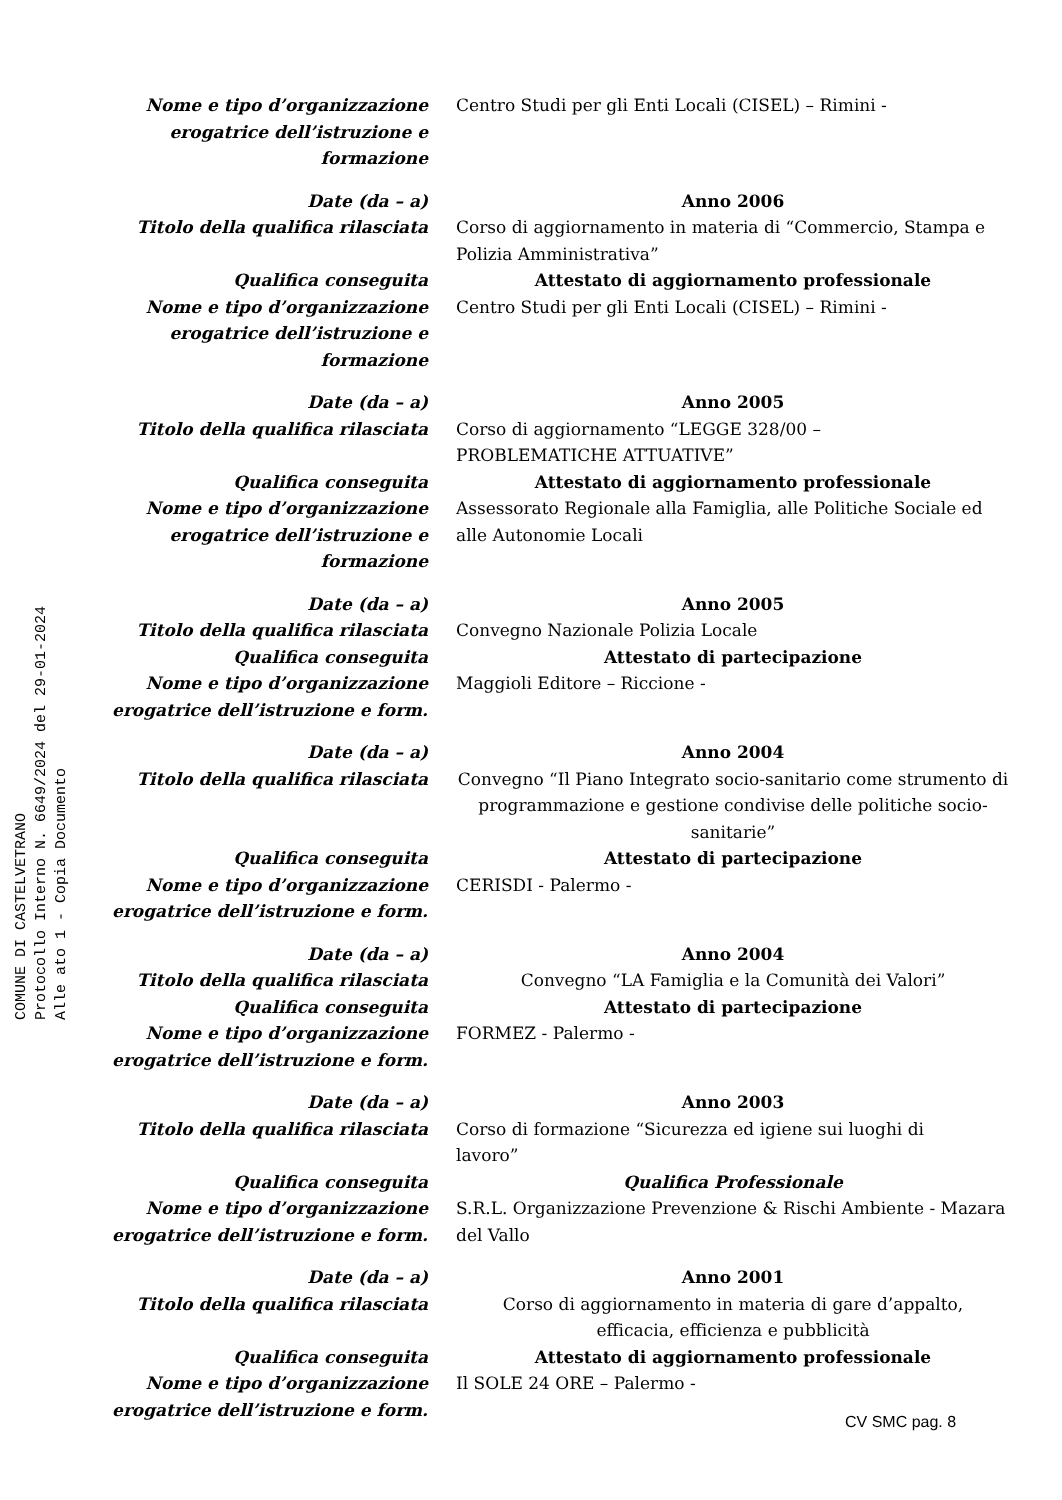COMUNE DI CASTELVETRANO
Protocollo Interno N. 6649/2024 del 29-01-2024
Alle ato 1 - Copia Documento
Nome e tipo d’organizzazione
erogatrice dell’istruzione e formazione
Centro Studi per gli Enti Locali (CISEL) – Rimini -
Date (da – a) Anno 2006
Titolo della qualifica rilasciata Corso di aggiornamento in materia di “Commercio, Stampa e Polizia Amministrativa”
Qualifica conseguita Attestato di aggiornamento professionale
Nome e tipo d’organizzazione
erogatrice dell’istruzione e formazione
Centro Studi per gli Enti Locali (CISEL) – Rimini -
Date (da – a) Anno 2005
Titolo della qualifica rilasciata Corso di aggiornamento “LEGGE 328/00 –
PROBLEMATICHE ATTUATIVE”
Qualifica conseguita Attestato di aggiornamento professionale
Nome e tipo d’organizzazione
erogatrice dell’istruzione e formazione
Assessorato Regionale alla Famiglia, alle Politiche Sociale ed alle Autonomie Locali
Date (da – a) Anno 2005
Titolo della qualifica rilasciata Convegno Nazionale Polizia Locale
Qualifica conseguita Attestato di partecipazione
Nome e tipo d’organizzazione
erogatrice dell’istruzione e form.
Maggioli Editore – Riccione -
Date (da – a) Anno 2004
Titolo della qualifica rilasciata Convegno “Il Piano Integrato socio-sanitario come strumento di programmazione e gestione condivise delle politiche socio-sanitarie”
Qualifica conseguita Attestato di partecipazione
Nome e tipo d’organizzazione
erogatrice dell’istruzione e form.
CERISDI - Palermo -
Date (da – a) Anno 2004
Titolo della qualifica rilasciata Convegno “LA Famiglia e la Comunità dei Valori”
Qualifica conseguita Attestato di partecipazione
Nome e tipo d’organizzazione
erogatrice dell’istruzione e form.
FORMEZ - Palermo -
Date (da – a) Anno 2003
Titolo della qualifica rilasciata Corso di formazione “Sicurezza ed igiene sui luoghi di
lavoro”
Qualifica conseguita Qualifica Professionale
Nome e tipo d’organizzazione
erogatrice dell’istruzione e form.
S.R.L. Organizzazione Prevenzione & Rischi Ambiente - Mazara del Vallo
Date (da – a) Anno 2001
Titolo della qualifica rilasciata Corso di aggiornamento in materia di gare d’appalto,
efficacia, efficienza e pubblicità
Qualifica conseguita Attestato di aggiornamento professionale
Nome e tipo d’organizzazione
erogatrice dell’istruzione e form.
Il SOLE 24 ORE – Palermo -
CV SMC pag. 8